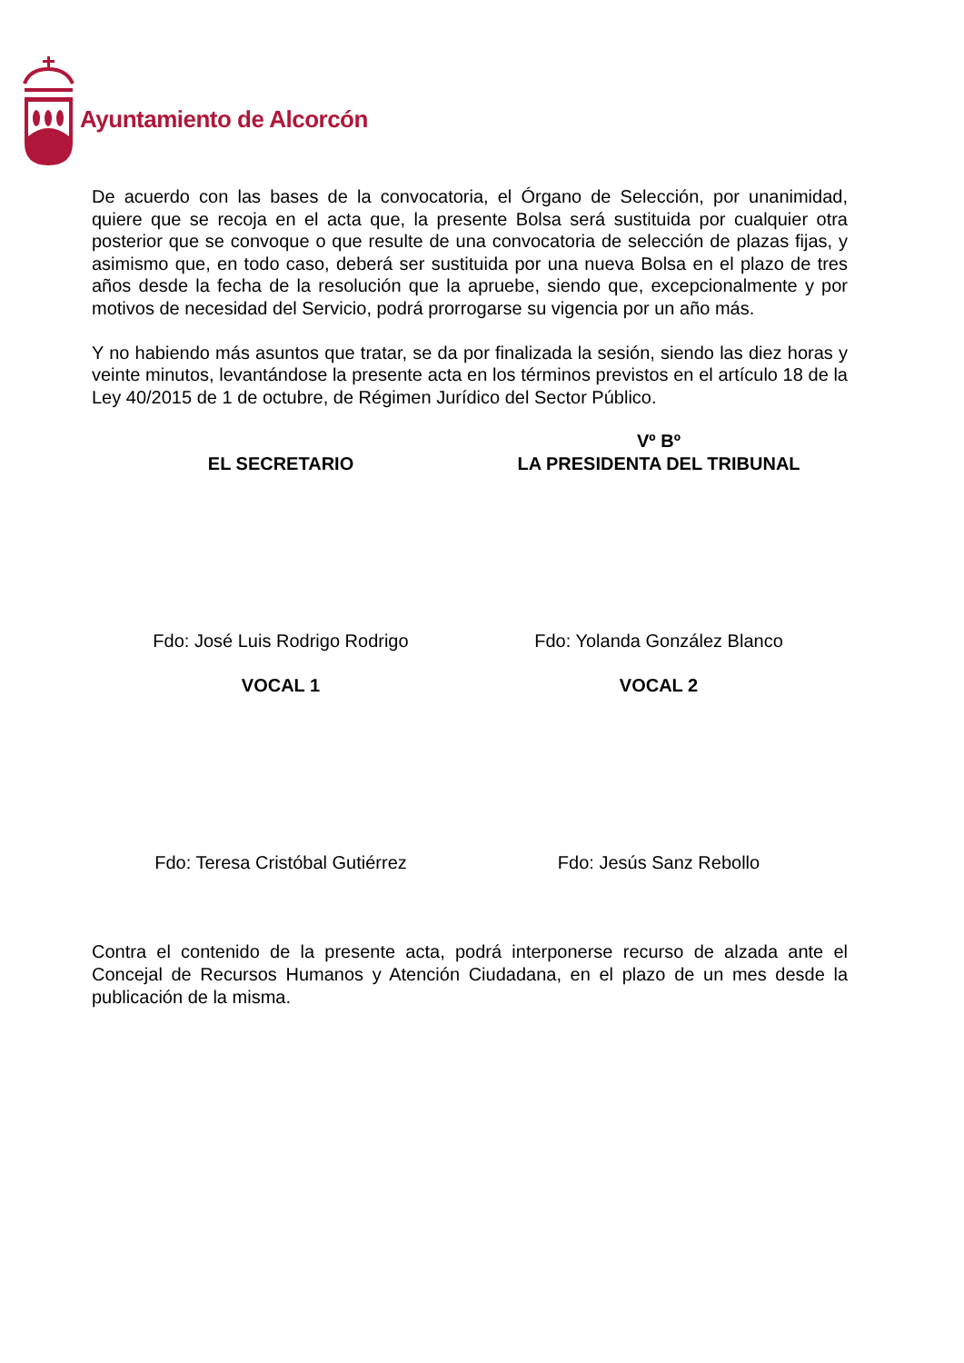Ayuntamiento de Alcorcón
De acuerdo con las bases de la convocatoria, el Órgano de Selección, por unanimidad, quiere que se recoja en el acta que, la presente Bolsa será sustituida por cualquier otra posterior que se convoque o que resulte de una convocatoria de selección de plazas fijas, y asimismo que, en todo caso, deberá ser sustituida por una nueva Bolsa en el plazo de tres años desde la fecha de la resolución que la apruebe, siendo que, excepcionalmente y por motivos de necesidad del Servicio, podrá prorrogarse su vigencia por un año más.
Y no habiendo más asuntos que tratar, se da por finalizada la sesión, siendo las diez horas y veinte minutos, levantándose la presente acta en los términos previstos en el artículo 18 de la Ley 40/2015 de 1 de octubre, de Régimen Jurídico del Sector Público.
EL SECRETARIO Vº Bº
LA PRESIDENTA DEL TRIBUNAL
Fdo: José Luis Rodrigo Rodrigo Fdo: Yolanda González Blanco
VOCAL 1 VOCAL 2
Fdo: Teresa Cristóbal Gutiérrez
Fdo: Jesús Sanz Rebollo
Contra el contenido de la presente acta, podrá interponerse recurso de alzada ante el Concejal de Recursos Humanos y Atención Ciudadana, en el plazo de un mes desde la publicación de la misma.